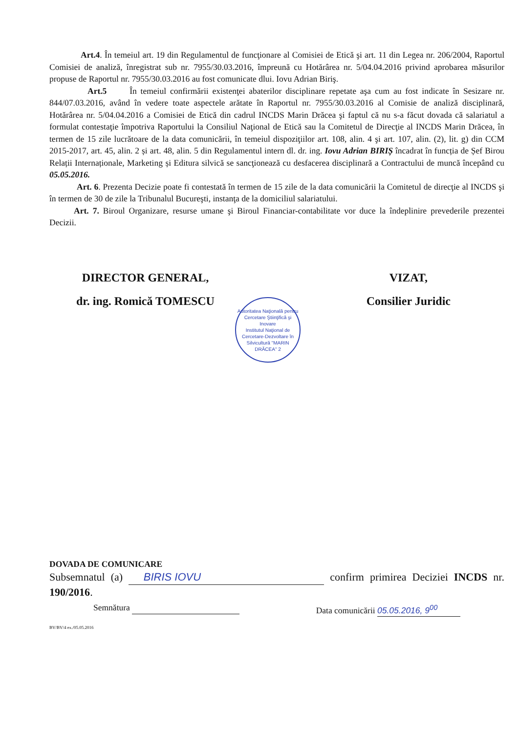Art.4. În temeiul art. 19 din Regulamentul de funcţionare al Comisiei de Etică şi art. 11 din Legea nr. 206/2004, Raportul Comisiei de analiză, înregistrat sub nr. 7955/30.03.2016, împreună cu Hotărârea nr. 5/04.04.2016 privind aprobarea măsurilor propuse de Raportul nr. 7955/30.03.2016 au fost comunicate dlui. Iovu Adrian Biriş.
Art.5 În temeiul confirmării existenţei abaterilor disciplinare repetate aşa cum au fost indicate în Sesizare nr. 844/07.03.2016, având în vedere toate aspectele arătate în Raportul nr. 7955/30.03.2016 al Comisie de analiză disciplinară, Hotărârea nr. 5/04.04.2016 a Comisiei de Etică din cadrul INCDS Marin Drăcea şi faptul că nu s-a făcut dovada că salariatul a formulat contestaţie împotriva Raportului la Consiliul Naţional de Etică sau la Comitetul de Direcţie al INCDS Marin Drăcea, în termen de 15 zile lucrătoare de la data comunicării, în temeiul dispoziţiilor art. 108, alin. 4 şi art. 107, alin. (2), lit. g) din CCM 2015-2017, art. 45, alin. 2 și art. 48, alin. 5 din Regulamentul intern dl. dr. ing. Iovu Adrian BIRIȘ încadrat în funcția de Șef Birou Relații Internaționale, Marketing și Editura silvică se sancţionează cu desfacerea disciplinară a Contractului de muncă începând cu 05.05.2016.
Art. 6. Prezenta Decizie poate fi contestată în termen de 15 zile de la data comunicării la Comitetul de direcţie al INCDS şi în termen de 30 de zile la Tribunalul Bucureşti, instanţa de la domiciliul salariatului.
Art. 7. Biroul Organizare, resurse umane şi Biroul Financiar-contabilitate vor duce la îndeplinire prevederile prezentei Decizii.
DIRECTOR GENERAL,
dr. ing. Romică TOMESCU
VIZAT,
Consilier Juridic
Autoritatea Naţională pentru Cercetare Ştiinţifică şi Inovare
Institutul Naţional de Cercetare-Dezvoltare în Silvicultură "MARIN DRĂCEA" 2
DOVADA DE COMUNICARE
Subsemnatul (a) BIRIS IOVU confirm primirea Deciziei INCDS nr. 190/2016.
Semnătura Data comunicării 05.05.2016, 9<sup>00</sup>
BV/BV/4 ex./05.05.2016